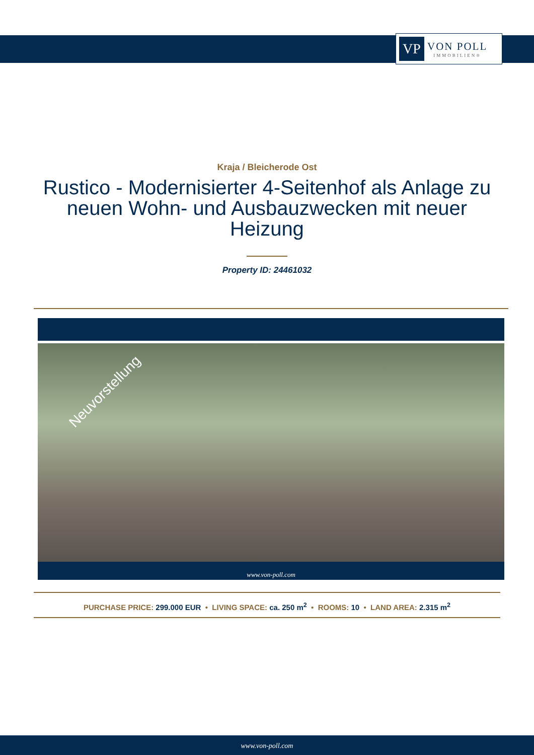VP
VON POLL
IMMOBILIEN®
Kraja / Bleicherode Ost
Rustico - Modernisierter 4-Seitenhof als Anlage zu neuen Wohn- und Ausbauzwecken mit neuer Heizung
Property ID: 24461032
Neuvorstellung
www.von-poll.com
PURCHASE PRICE: 299.000 EUR • LIVING SPACE: ca. 250 m<sup>2</sup> • ROOMS: 10 • LAND AREA: 2.315 m<sup>2</sup>
www.von-poll.com